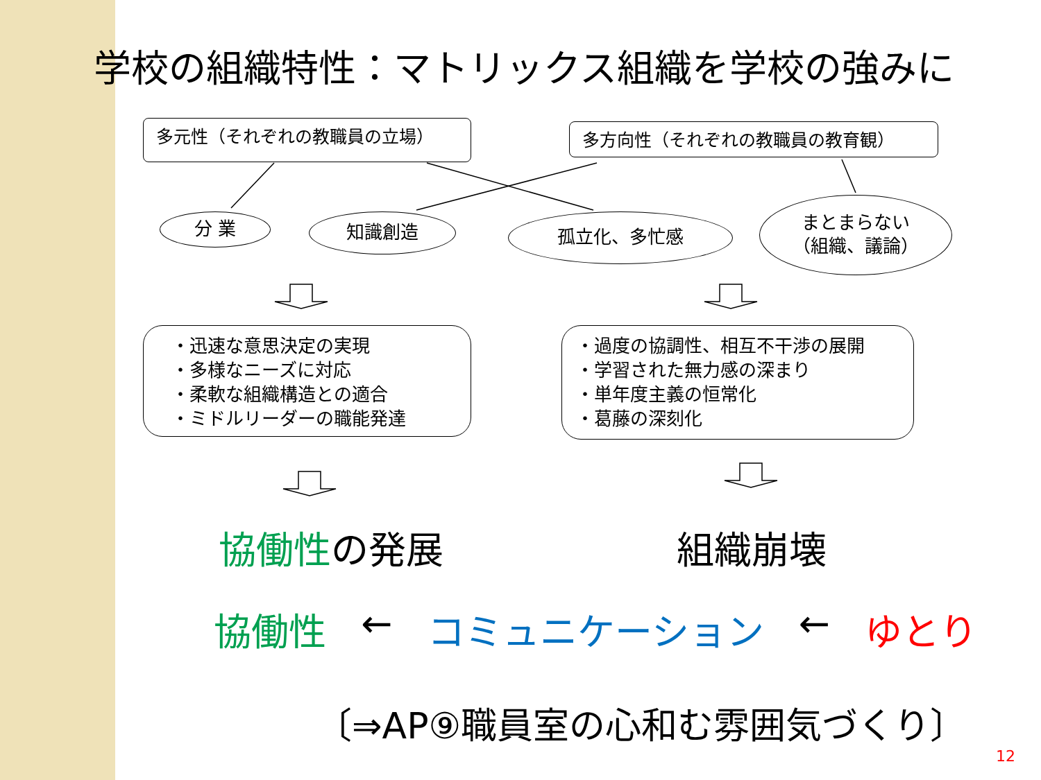学校の組織特性：マトリックス組織を学校の強みに
多元性（それぞれの教職員の立場） 多方向性（それぞれの教職員の教育観）
分 業 知識創造 孤立化、多忙感
まとまらない
（組織、議論）
・迅速な意思決定の実現
・多様なニーズに対応
・柔軟な組織構造との適合
・ミドルリーダーの職能発達
・過度の協調性、相互不干渉の展開
・学習された無力感の深まり
・単年度主義の恒常化
・葛藤の深刻化
協働性の発展 組織崩壊
協働性 ← コミュニケーション ← ゆとり
〔⇒AP⑨職員室の心和む雰囲気づくり〕
12